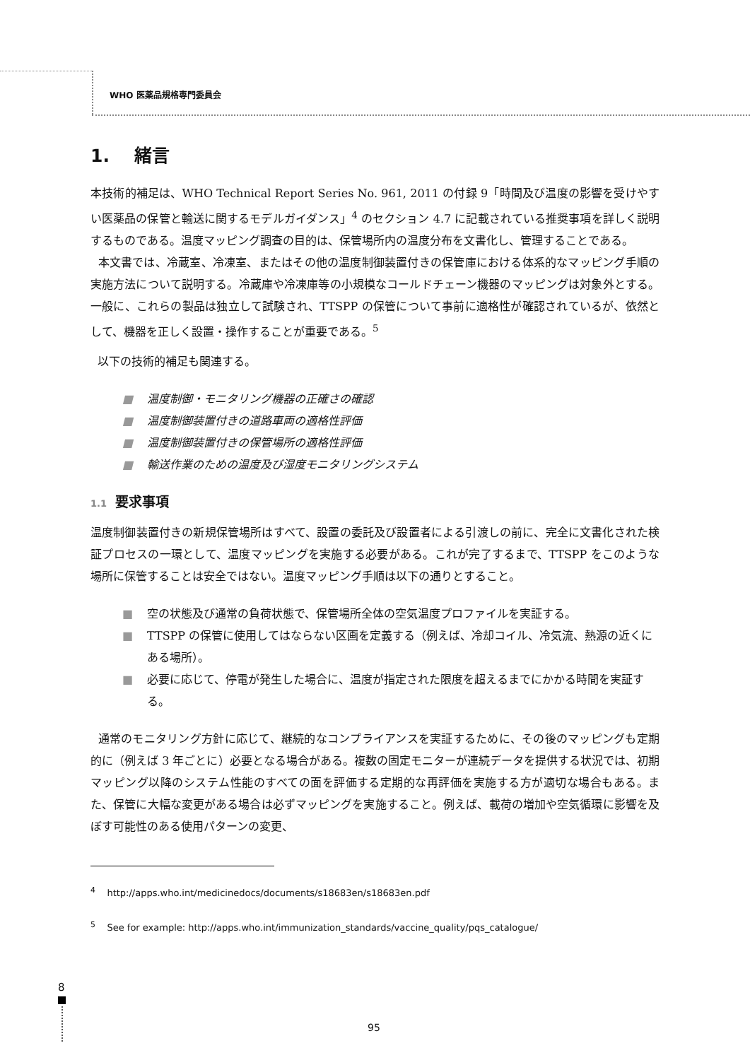WHO 医薬品規格専門委員会
1. 緒言
本技術的補足は、WHO Technical Report Series No. 961, 2011 の付録 9「時間及び温度の影響を受けやすい医薬品の保管と輸送に関するモデルガイダンス」<sup>4</sup> のセクション 4.7 に記載されている推奨事項を詳しく説明するものである。温度マッピング調査の目的は、保管場所内の温度分布を文書化し、管理することである。
本文書では、冷蔵室、冷凍室、またはその他の温度制御装置付きの保管庫における体系的なマッピング手順の実施方法について説明する。冷蔵庫や冷凍庫等の小規模なコールドチェーン機器のマッピングは対象外とする。一般に、これらの製品は独立して試験され、TTSPP の保管について事前に適格性が確認されているが、依然として、機器を正しく設置・操作することが重要である。<sup>5</sup>
以下の技術的補足も関連する。
■ 温度制御・モニタリング機器の正確さの確認
■ 温度制御装置付きの道路車両の適格性評価
■ 温度制御装置付きの保管場所の適格性評価
■ 輸送作業のための温度及び湿度モニタリングシステム
1.1 要求事項
温度制御装置付きの新規保管場所はすべて、設置の委託及び設置者による引渡しの前に、完全に文書化された検証プロセスの一環として、温度マッピングを実施する必要がある。これが完了するまで、TTSPP をこのような場所に保管することは安全ではない。温度マッピング手順は以下の通りとすること。
■ 空の状態及び通常の負荷状態で、保管場所全体の空気温度プロファイルを実証する。
■ TTSPP の保管に使用してはならない区画を定義する（例えば、冷却コイル、冷気流、熱源の近くにある場所）。
■ 必要に応じて、停電が発生した場合に、温度が指定された限度を超えるまでにかかる時間を実証する。
通常のモニタリング方針に応じて、継続的なコンプライアンスを実証するために、その後のマッピングも定期的に（例えば 3 年ごとに）必要となる場合がある。複数の固定モニターが連続データを提供する状況では、初期マッピング以降のシステム性能のすべての面を評価する定期的な再評価を実施する方が適切な場合もある。また、保管に大幅な変更がある場合は必ずマッピングを実施すること。例えば、載荷の増加や空気循環に影響を及ぼす可能性のある使用パターンの変更、
<sup>4</sup> http://apps.who.int/medicinedocs/documents/s18683en/s18683en.pdf
<sup>5</sup> See for example: http://apps.who.int/immunization_standards/vaccine_quality/pqs_catalogue/
8
95